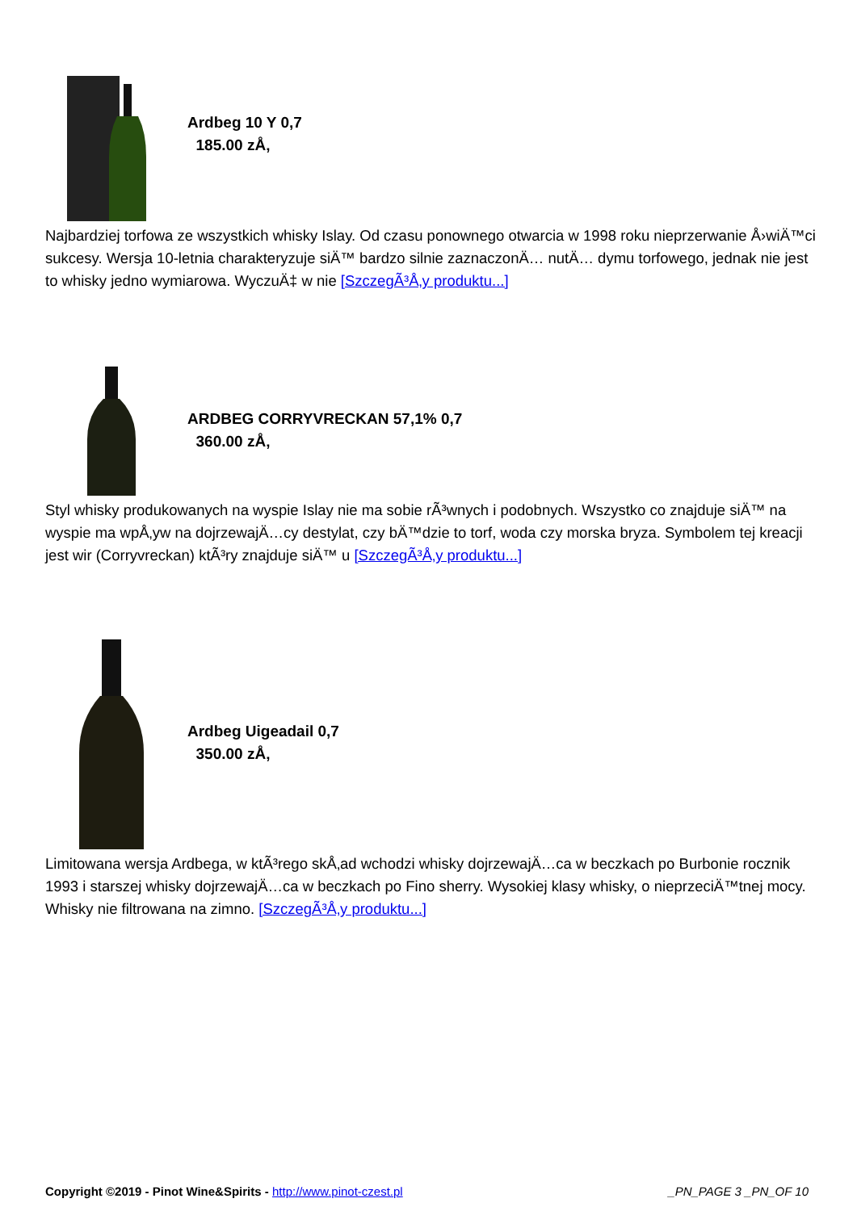Ardbeg 10 Y 0,7
185.00 zÅ‚
Najbardziej torfowa ze wszystkich whisky Islay. Od czasu ponownego otwarcia w 1998 roku nieprzerwanie Å›wiÄ™ci sukcesy. Wersja 10-letnia charakteryzuje siÄ™ bardzo silnie zaznaczonÄ… nutÄ… dymu torfowego, jednak nie jest to whisky jedno wymiarowa. WyczuÄ‡ w nie [SzczegÃ³Å‚y produktu...]
ARDBEG CORRYVRECKAN 57,1% 0,7
360.00 zÅ‚
Styl whisky produkowanych na wyspie Islay nie ma sobie rÃ³wnych i podobnych. Wszystko co znajduje siÄ™ na wyspie ma wpÅ‚yw na dojrzewajÄ…cy destylat, czy bÄ™dzie to torf, woda czy morska bryza. Symbolem tej kreacji jest wir (Corryvreckan) ktÃ³ry znajduje siÄ™ u [SzczegÃ³Å‚y produktu...]
Ardbeg Uigeadail 0,7
350.00 zÅ‚
Limitowana wersja Ardbega, w ktÃ³rego skÅ‚ad wchodzi whisky dojrzewajÄ…ca w beczkach po Burbonie rocznik 1993 i starszej whisky dojrzewajÄ…ca w beczkach po Fino sherry. Wysokiej klasy whisky, o nieprzeciÄ™tnej mocy. Whisky nie filtrowana na zimno. [SzczegÃ³Å‚y produktu...]
Copyright ©2019 - Pinot Wine&Spirits - http://www.pinot-czest.pl
_PN_PAGE 3 _PN_OF 10